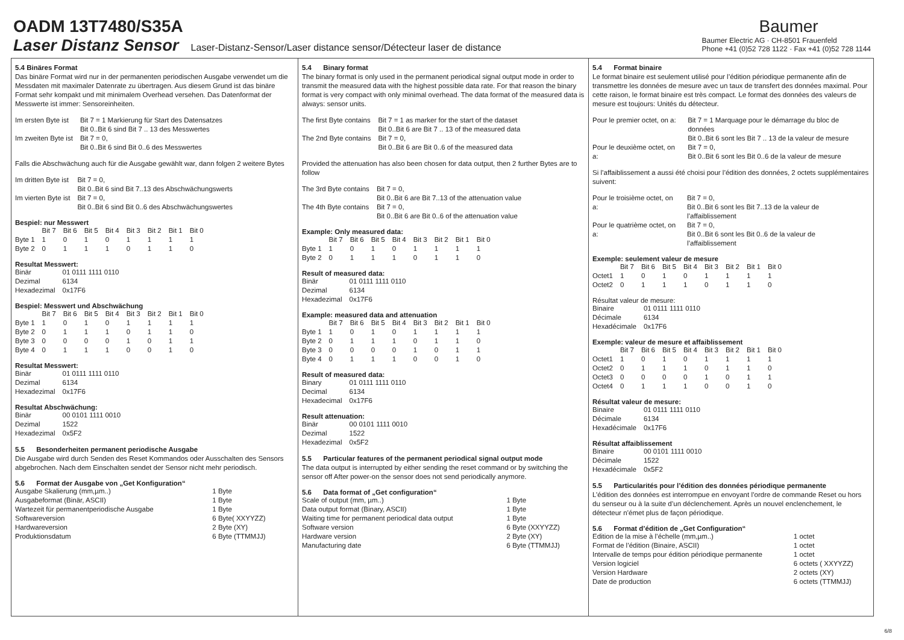OADM 13T7480/S35A
Laser Distanz Sensor
Laser-Distanz-Sensor/Laser distance sensor/Détecteur laser de distance
Baumer
Baumer Electric AG · CH-8501 Frauenfeld
Phone +41 (0)52 728 1122 · Fax +41 (0)52 728 1144
5.4 Binäres Format
Das binäre Format wird nur in der permanenten periodischen Ausgabe verwendet um die Messdaten mit maximaler Datenrate zu übertragen. Aus diesem Grund ist das binäre Format sehr kompakt und mit minimalem Overhead versehen. Das Datenformat der Messwerte ist immer: Sensoreinheiten.
| Im ersten Byte ist | Bit 7 = 1 Markierung für Start des Datensatzes Bit 0..Bit 6 sind Bit 7 .. 13 des Messwertes |
| Im zweiten Byte ist | Bit 7 = 0, Bit 0..Bit 6 sind Bit 0..6 des Messwertes |
Falls die Abschwächung auch für die Ausgabe gewählt war, dann folgen 2 weitere Bytes
| Im dritten Byte ist | Bit 7 = 0, Bit 0..Bit 6 sind Bit 7..13 des Abschwächungswerts |
| Im vierten Byte ist | Bit 7 = 0, Bit 0..Bit 6 sind Bit 0..6 des Abschwächungswertes |
Bespiel: nur Messwert
| | Bit 7 | Bit 6 | Bit 5 | Bit 4 | Bit 3 | Bit 2 | Bit 1 | Bit 0 |
| --- | --- | --- | --- | --- | --- | --- | --- | --- |
| Byte 1 | 1 | 0 | 1 | 0 | 1 | 1 | 1 | 1 |
| Byte 2 | 0 | 1 | 1 | 1 | 0 | 1 | 1 | 0 |
Resultat Messwert:
| Binär | 01 0111 1111 0110 |
| Dezimal | 6134 |
| Hexadezimal | 0x17F6 |
Bespiel: Messwert und Abschwächung
| | Bit 7 | Bit 6 | Bit 5 | Bit 4 | Bit 3 | Bit 2 | Bit 1 | Bit 0 |
| --- | --- | --- | --- | --- | --- | --- | --- | --- |
| Byte 1 | 1 | 0 | 1 | 0 | 1 | 1 | 1 | 1 |
| Byte 2 | 0 | 1 | 1 | 1 | 0 | 1 | 1 | 0 |
| Byte 3 | 0 | 0 | 0 | 0 | 1 | 0 | 1 | 1 |
| Byte 4 | 0 | 1 | 1 | 1 | 0 | 0 | 1 | 0 |
Resultat Messwert:
| Binär | 01 0111 1111 0110 |
| Dezimal | 6134 |
| Hexadezimal | 0x17F6 |
Resultat Abschwächung:
| Binär | 00 0101 1111 0010 |
| Dezimal | 1522 |
| Hexadezimal | 0x5F2 |
5.5 Besonderheiten permanent periodische Ausgabe
Die Ausgabe wird durch Senden des Reset Kommandos oder Ausschalten des Sensors abgebrochen. Nach dem Einschalten sendet der Sensor nicht mehr periodisch.
5.6 Format der Ausgabe von „Get Konfiguration“
| Ausgabe Skalierung (mm,µm..) | 1 Byte |
| Ausgabeformat (Binär, ASCII) | 1 Byte |
| Wartezeit für permanentperiodische Ausgabe | 1 Byte |
| Softwareversion | 6 Byte( XXYYZZ) |
| Hardwareversion | 2 Byte (XY) |
| Produktionsdatum | 6 Byte (TTMMJJ) |
5.4 Binary format
The binary format is only used in the permanent periodical signal output mode in order to transmit the measured data with the highest possible data rate. For that reason the binary format is very compact with only minimal overhead. The data format of the measured data is always: sensor units.
| The first Byte contains | Bit 7 = 1 as marker for the start of the dataset Bit 0..Bit 6 are Bit 7 .. 13 of the measured data |
| The 2nd Byte contains | Bit 7 = 0, Bit 0..Bit 6 are Bit 0..6 of the measured data |
Provided the attenuation has also been chosen for data output, then 2 further Bytes are to follow
| The 3rd Byte contains | Bit 7 = 0, Bit 0..Bit 6 are Bit 7..13 of the attenuation value |
| The 4th Byte contains | Bit 7 = 0, Bit 0..Bit 6 are Bit 0..6 of the attenuation value |
Example: Only measured data:
| | Bit 7 | Bit 6 | Bit 5 | Bit 4 | Bit 3 | Bit 2 | Bit 1 | Bit 0 |
| --- | --- | --- | --- | --- | --- | --- | --- | --- |
| Byte 1 | 1 | 0 | 1 | 0 | 1 | 1 | 1 | 1 |
| Byte 2 | 0 | 1 | 1 | 1 | 0 | 1 | 1 | 0 |
Result of measured data:
| Binär | 01 0111 1111 0110 |
| Dezimal | 6134 |
| Hexadezimal | 0x17F6 |
Example: measured data and attenuation
| | Bit 7 | Bit 6 | Bit 5 | Bit 4 | Bit 3 | Bit 2 | Bit 1 | Bit 0 |
| --- | --- | --- | --- | --- | --- | --- | --- | --- |
| Byte 1 | 1 | 0 | 1 | 0 | 1 | 1 | 1 | 1 |
| Byte 2 | 0 | 1 | 1 | 1 | 0 | 1 | 1 | 0 |
| Byte 3 | 0 | 0 | 0 | 0 | 1 | 0 | 1 | 1 |
| Byte 4 | 0 | 1 | 1 | 1 | 0 | 0 | 1 | 0 |
Result of measured data:
| Binary | 01 0111 1111 0110 |
| Decimal | 6134 |
| Hexadecimal | 0x17F6 |
Result attenuation:
| Binär | 00 0101 1111 0010 |
| Dezimal | 1522 |
| Hexadezimal | 0x5F2 |
5.5 Particular features of the permanent periodical signal output mode
The data output is interrupted by either sending the reset command or by switching the sensor off After power-on the sensor does not send periodically anymore.
5.6 Data format of „Get configuration“
| Scale of output (mm, µm..) | 1 Byte |
| Data output format (Binary, ASCII) | 1 Byte |
| Waiting time for permanent periodical data output | 1 Byte |
| Software version | 6 Byte (XXYYZZ) |
| Hardware version | 2 Byte (XY) |
| Manufacturing date | 6 Byte (TTMMJJ) |
5.4 Format binaire
Le format binaire est seulement utilisé pour l’édition périodique permanente afin de transmettre les données de mesure avec un taux de transfert des données maximal. Pour cette raison, le format binaire est très compact. Le format des données des valeurs de mesure est toujours: Unités du détecteur.
| Pour le premier octet, on a: | Bit 7 = 1 Marquage pour le démarrage du bloc de données Bit 0..Bit 6 sont les Bit 7 .. 13 de la valeur de mesure |
| Pour le deuxième octet, on a: | Bit 7 = 0, Bit 0..Bit 6 sont les Bit 0..6 de la valeur de mesure |
Si l’affaiblissement a aussi été choisi pour l’édition des données, 2 octets supplémentaires suivent:
| Pour le troisième octet, on a: | Bit 7 = 0, Bit 0..Bit 6 sont les Bit 7..13 de la valeur de l’affaiblissement |
| Pour le quatrième octet, on a: | Bit 7 = 0, Bit 0..Bit 6 sont les Bit 0..6 de la valeur de l’affaiblissement |
Exemple: seulement valeur de mesure
| | Bit 7 | Bit 6 | Bit 5 | Bit 4 | Bit 3 | Bit 2 | Bit 1 | Bit 0 |
| --- | --- | --- | --- | --- | --- | --- | --- | --- |
| Octet1 | 1 | 0 | 1 | 0 | 1 | 1 | 1 | 1 |
| Octet2 | 0 | 1 | 1 | 1 | 0 | 1 | 1 | 0 |
Résultat valeur de mesure:
| Binaire | 01 0111 1111 0110 |
| Décimale | 6134 |
| Hexadécimale | 0x17F6 |
Exemple: valeur de mesure et affaiblissement
| | Bit 7 | Bit 6 | Bit 5 | Bit 4 | Bit 3 | Bit 2 | Bit 1 | Bit 0 |
| --- | --- | --- | --- | --- | --- | --- | --- | --- |
| Octet1 | 1 | 0 | 1 | 0 | 1 | 1 | 1 | 1 |
| Octet2 | 0 | 1 | 1 | 1 | 0 | 1 | 1 | 0 |
| Octet3 | 0 | 0 | 0 | 0 | 1 | 0 | 1 | 1 |
| Octet4 | 0 | 1 | 1 | 1 | 0 | 0 | 1 | 0 |
Résultat valeur de mesure:
| Binaire | 01 0111 1111 0110 |
| Décimale | 6134 |
| Hexadécimale | 0x17F6 |
Résultat affaiblissement
| Binaire | 00 0101 1111 0010 |
| Décimale | 1522 |
| Hexadécimale | 0x5F2 |
5.5 Particularités pour l’édition des données périodique permanente
L’édition des données est interrompue en envoyant l’ordre de commande Reset ou hors du senseur ou à la suite d’un déclenchement. Après un nouvel enclenchement, le détecteur n’émet plus de façon périodique.
5.6 Format d’édition de „Get Configuration“
| Edition de la mise à l’échelle (mm,µm..) | 1 octet |
| Format de l’édition (Binaire, ASCII) | 1 octet |
| Intervalle de temps pour édition périodique permanente | 1 octet |
| Version logiciel | 6 octets ( XXYYZZ) |
| Version Hardware | 2 octets (XY) |
| Date de production | 6 octets (TTMMJJ) |
6/8